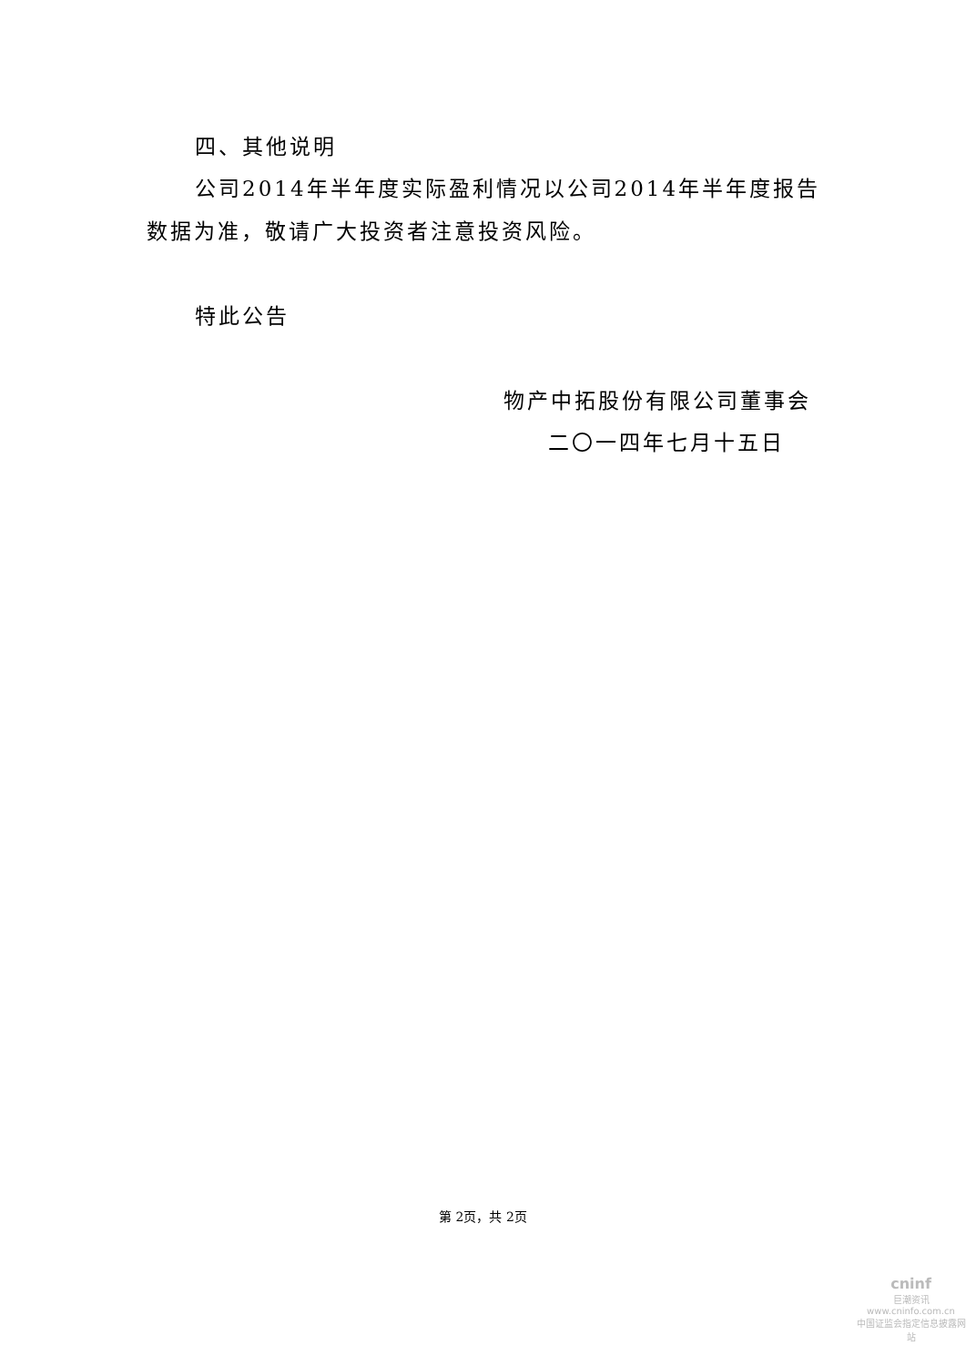四、其他说明
公司2014年半年度实际盈利情况以公司2014年半年度报告
数据为准，敬请广大投资者注意投资风险。
特此公告
物产中拓股份有限公司董事会
二〇一四年七月十五日
第 2页，共 2页
cninf
巨潮资讯
www.cninfo.com.cn
中国证监会指定信息披露网站